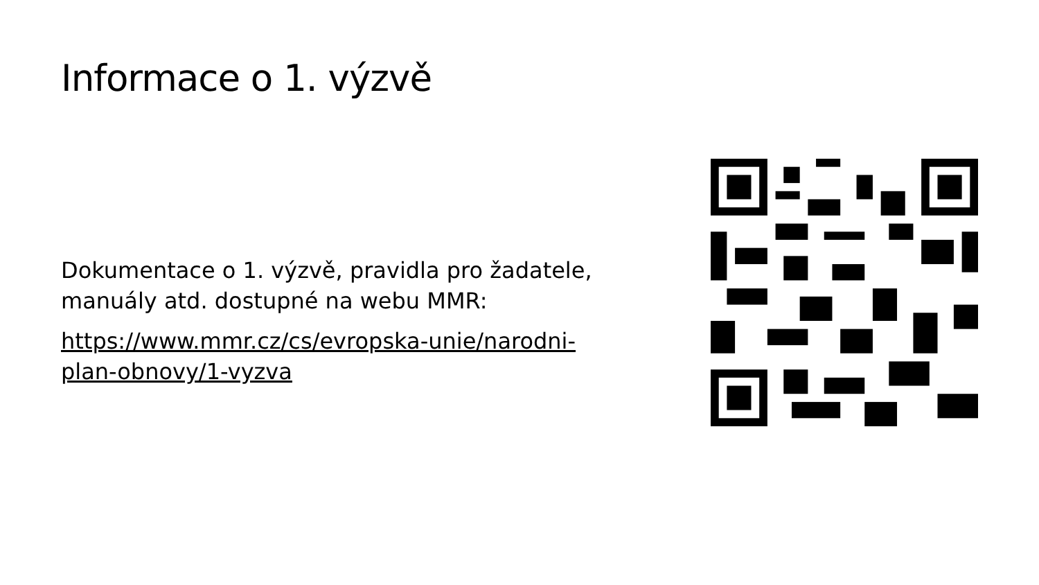Informace o 1. výzvě
Dokumentace o 1. výzvě, pravidla pro žadatele, manuály atd. dostupné na webu MMR:
https://www.mmr.cz/cs/evropska-unie/narodni-plan-obnovy/1-vyzva